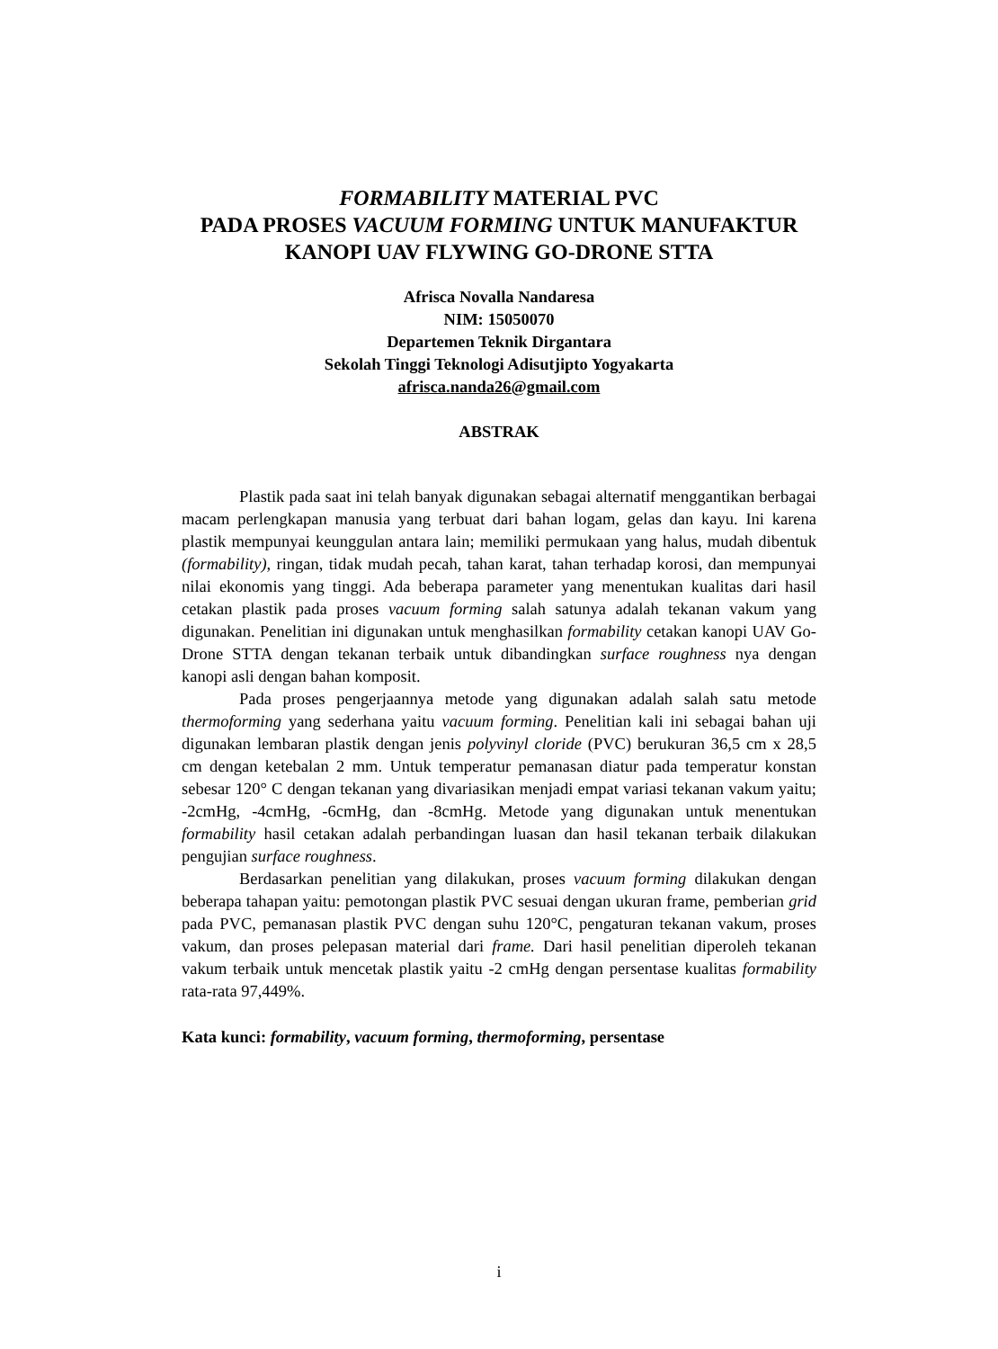FORMABILITY MATERIAL PVC
PADA PROSES VACUUM FORMING UNTUK MANUFAKTUR
KANOPI UAV FLYWING GO-DRONE STTA
Afrisca Novalla Nandaresa
NIM: 15050070
Departemen Teknik Dirgantara
Sekolah Tinggi Teknologi Adisutjipto Yogyakarta
afrisca.nanda26@gmail.com
ABSTRAK
Plastik pada saat ini telah banyak digunakan sebagai alternatif menggantikan berbagai macam perlengkapan manusia yang terbuat dari bahan logam, gelas dan kayu. Ini karena plastik mempunyai keunggulan antara lain; memiliki permukaan yang halus, mudah dibentuk (formability), ringan, tidak mudah pecah, tahan karat, tahan terhadap korosi, dan mempunyai nilai ekonomis yang tinggi. Ada beberapa parameter yang menentukan kualitas dari hasil cetakan plastik pada proses vacuum forming salah satunya adalah tekanan vakum yang digunakan. Penelitian ini digunakan untuk menghasilkan formability cetakan kanopi UAV Go-Drone STTA dengan tekanan terbaik untuk dibandingkan surface roughness nya dengan kanopi asli dengan bahan komposit.
Pada proses pengerjaannya metode yang digunakan adalah salah satu metode thermoforming yang sederhana yaitu vacuum forming. Penelitian kali ini sebagai bahan uji digunakan lembaran plastik dengan jenis polyvinyl cloride (PVC) berukuran 36,5 cm x 28,5 cm dengan ketebalan 2 mm. Untuk temperatur pemanasan diatur pada temperatur konstan sebesar 120° C dengan tekanan yang divariasikan menjadi empat variasi tekanan vakum yaitu; -2cmHg, -4cmHg, -6cmHg, dan -8cmHg. Metode yang digunakan untuk menentukan formability hasil cetakan adalah perbandingan luasan dan hasil tekanan terbaik dilakukan pengujian surface roughness.
Berdasarkan penelitian yang dilakukan, proses vacuum forming dilakukan dengan beberapa tahapan yaitu: pemotongan plastik PVC sesuai dengan ukuran frame, pemberian grid pada PVC, pemanasan plastik PVC dengan suhu 120°C, pengaturan tekanan vakum, proses vakum, dan proses pelepasan material dari frame. Dari hasil penelitian diperoleh tekanan vakum terbaik untuk mencetak plastik yaitu -2 cmHg dengan persentase kualitas formability rata-rata 97,449%.
Kata kunci: formability, vacuum forming, thermoforming, persentase
i